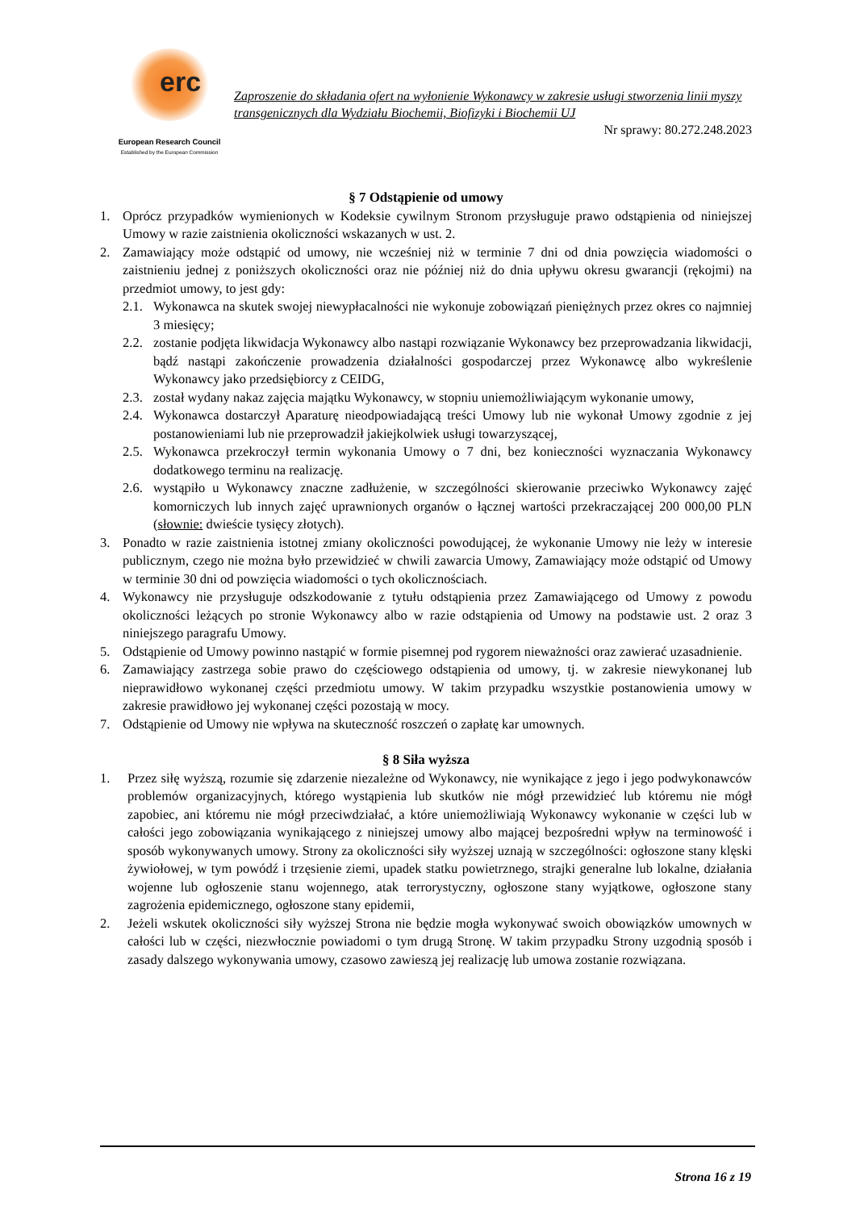erc
European Research Council
Established by the European Commission
Zaproszenie do składania ofert na wyłonienie Wykonawcy w zakresie usługi stworzenia linii myszy transgenicznych dla Wydziału Biochemii, Biofizyki i Biochemii UJ
Nr sprawy: 80.272.248.2023
§ 7 Odstąpienie od umowy
1. Oprócz przypadków wymienionych w Kodeksie cywilnym Stronom przysługuje prawo odstąpienia od niniejszej Umowy w razie zaistnienia okoliczności wskazanych w ust. 2.
2. Zamawiający może odstąpić od umowy, nie wcześniej niż w terminie 7 dni od dnia powzięcia wiadomości o zaistnieniu jednej z poniższych okoliczności oraz nie później niż do dnia upływu okresu gwarancji (rękojmi) na przedmiot umowy, to jest gdy:
2.1.
Wykonawca na skutek swojej niewypłacalności nie wykonuje zobowiązań pieniężnych przez okres co najmniej 3 miesięcy;
2.2.
zostanie podjęta likwidacja Wykonawcy albo nastąpi rozwiązanie Wykonawcy bez przeprowadzania likwidacji, bądź nastąpi zakończenie prowadzenia działalności gospodarczej przez Wykonawcę albo wykreślenie Wykonawcy jako przedsiębiorcy z CEIDG,
2.3.
został wydany nakaz zajęcia majątku Wykonawcy, w stopniu uniemożliwiającym wykonanie umowy,
2.4.
Wykonawca dostarczył Aparaturę nieodpowiadającą treści Umowy lub nie wykonał Umowy zgodnie z jej postanowieniami lub nie przeprowadził jakiejkolwiek usługi towarzyszącej,
2.5.
Wykonawca przekroczył termin wykonania Umowy o 7 dni, bez konieczności wyznaczania Wykonawcy dodatkowego terminu na realizację.
2.6.
wystąpiło u Wykonawcy znaczne zadłużenie, w szczególności skierowanie przeciwko Wykonawcy zajęć komorniczych lub innych zajęć uprawnionych organów o łącznej wartości przekraczającej 200 000,00 PLN (słownie: dwieście tysięcy złotych).
3. Ponadto w razie zaistnienia istotnej zmiany okoliczności powodującej, że wykonanie Umowy nie leży w interesie publicznym, czego nie można było przewidzieć w chwili zawarcia Umowy, Zamawiający może odstąpić od Umowy w terminie 30 dni od powzięcia wiadomości o tych okolicznościach.
4. Wykonawcy nie przysługuje odszkodowanie z tytułu odstąpienia przez Zamawiającego od Umowy z powodu okoliczności leżących po stronie Wykonawcy albo w razie odstąpienia od Umowy na podstawie ust. 2 oraz 3 niniejszego paragrafu Umowy.
5. Odstąpienie od Umowy powinno nastąpić w formie pisemnej pod rygorem nieważności oraz zawierać uzasadnienie.
6. Zamawiający zastrzega sobie prawo do częściowego odstąpienia od umowy, tj. w zakresie niewykonanej lub nieprawidłowo wykonanej części przedmiotu umowy. W takim przypadku wszystkie postanowienia umowy w zakresie prawidłowo jej wykonanej części pozostają w mocy.
7. Odstąpienie od Umowy nie wpływa na skuteczność roszczeń o zapłatę kar umownych.
§ 8 Siła wyższa
1. Przez siłę wyższą, rozumie się zdarzenie niezależne od Wykonawcy, nie wynikające z jego i jego podwykonawców problemów organizacyjnych, którego wystąpienia lub skutków nie mógł przewidzieć lub któremu nie mógł zapobiec, ani któremu nie mógł przeciwdziałać, a które uniemożliwiają Wykonawcy wykonanie w części lub w całości jego zobowiązania wynikającego z niniejszej umowy albo mającej bezpośredni wpływ na terminowość i sposób wykonywanych umowy. Strony za okoliczności siły wyższej uznają w szczególności: ogłoszone stany klęski żywiołowej, w tym powódź i trzęsienie ziemi, upadek statku powietrznego, strajki generalne lub lokalne, działania wojenne lub ogłoszenie stanu wojennego, atak terrorystyczny, ogłoszone stany wyjątkowe, ogłoszone stany zagrożenia epidemicznego, ogłoszone stany epidemii,
2. Jeżeli wskutek okoliczności siły wyższej Strona nie będzie mogła wykonywać swoich obowiązków umownych w całości lub w części, niezwłocznie powiadomi o tym drugą Stronę. W takim przypadku Strony uzgodnią sposób i zasady dalszego wykonywania umowy, czasowo zawieszą jej realizację lub umowa zostanie rozwiązana.
Strona 16 z 19